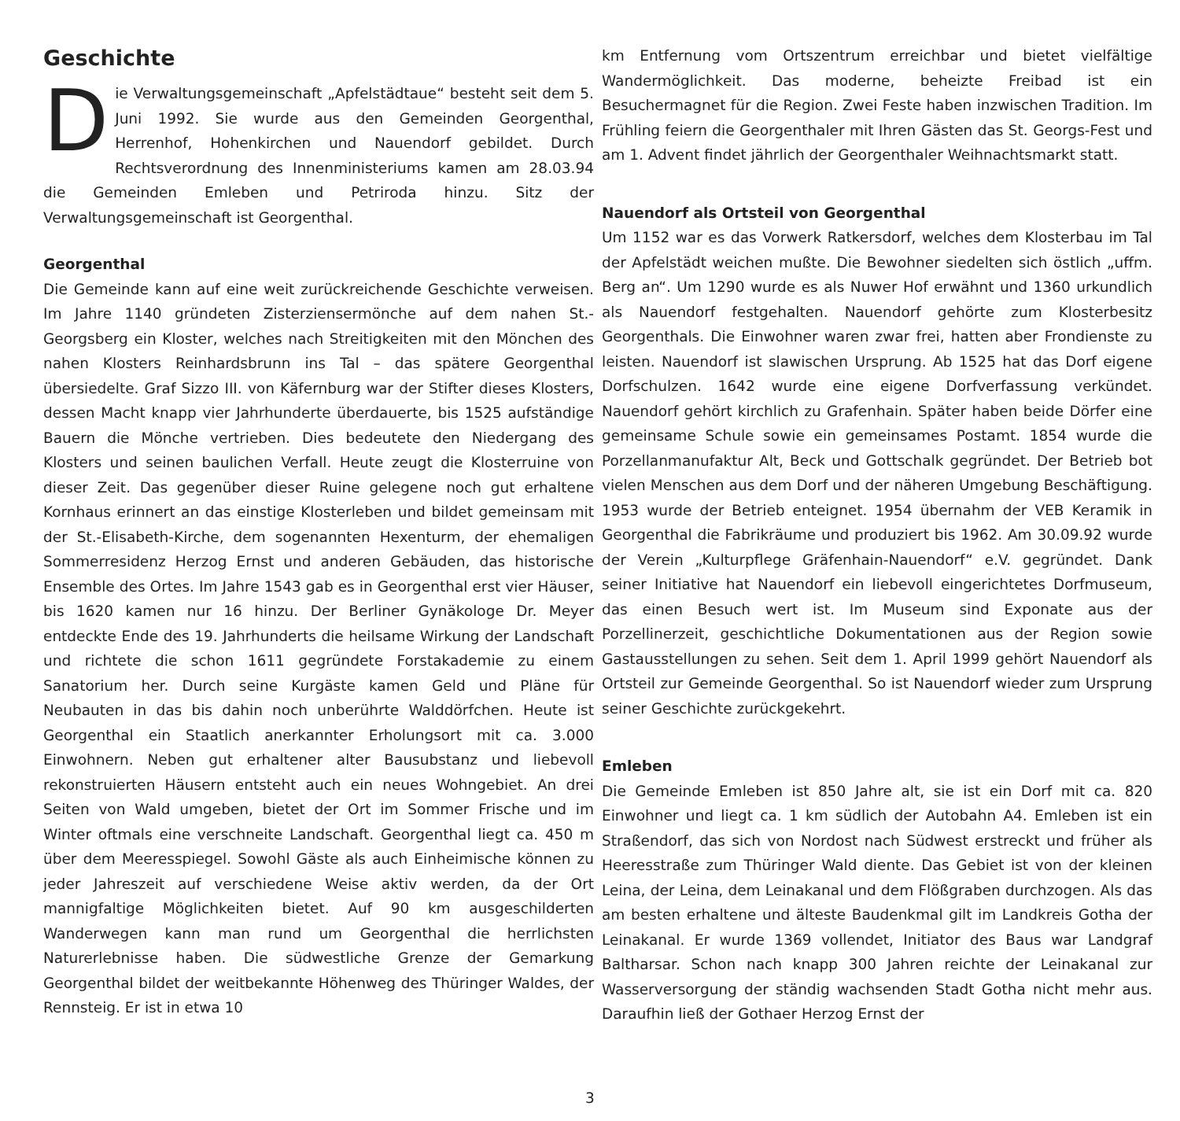Geschichte
Die Verwaltungsgemeinschaft „Apfelstädtaue“ besteht seit dem 5. Juni 1992. Sie wurde aus den Gemeinden Georgenthal, Herrenhof, Hohenkirchen und Nauendorf gebildet. Durch Rechtsverordnung des Innenministeriums kamen am 28.03.94 die Gemeinden Emleben und Petriroda hinzu. Sitz der Verwaltungsgemeinschaft ist Georgenthal.
Georgenthal
Die Gemeinde kann auf eine weit zurückreichende Geschichte verweisen. Im Jahre 1140 gründeten Zisterziensermönche auf dem nahen St.-Georgsberg ein Kloster, welches nach Streitigkeiten mit den Mönchen des nahen Klosters Reinhardsbrunn ins Tal – das spätere Georgenthal übersiedelte. Graf Sizzo III. von Käfernburg war der Stifter dieses Klosters, dessen Macht knapp vier Jahrhunderte überdauerte, bis 1525 aufständige Bauern die Mönche vertrieben. Dies bedeutete den Niedergang des Klosters und seinen baulichen Verfall. Heute zeugt die Klosterruine von dieser Zeit. Das gegenüber dieser Ruine gelegene noch gut erhaltene Kornhaus erinnert an das einstige Klosterleben und bildet gemeinsam mit der St.-Elisabeth-Kirche, dem sogenannten Hexenturm, der ehemaligen Sommerresidenz Herzog Ernst und anderen Gebäuden, das historische Ensemble des Ortes. Im Jahre 1543 gab es in Georgenthal erst vier Häuser, bis 1620 kamen nur 16 hinzu. Der Berliner Gynäkologe Dr. Meyer entdeckte Ende des 19. Jahrhunderts die heilsame Wirkung der Landschaft und richtete die schon 1611 gegründete Forstakademie zu einem Sanatorium her. Durch seine Kurgäste kamen Geld und Pläne für Neubauten in das bis dahin noch unberührte Walddörfchen. Heute ist Georgenthal ein Staatlich anerkannter Erholungsort mit ca. 3.000 Einwohnern. Neben gut erhaltener alter Bausubstanz und liebevoll rekonstruierten Häusern entsteht auch ein neues Wohngebiet. An drei Seiten von Wald umgeben, bietet der Ort im Sommer Frische und im Winter oftmals eine verschneite Landschaft. Georgenthal liegt ca. 450 m über dem Meeresspiegel. Sowohl Gäste als auch Einheimische können zu jeder Jahreszeit auf verschiedene Weise aktiv werden, da der Ort mannigfaltige Möglichkeiten bietet. Auf 90 km ausgeschilderten Wanderwegen kann man rund um Georgenthal die herrlichsten Naturerlebnisse haben. Die südwestliche Grenze der Gemarkung Georgenthal bildet der weitbekannte Höhenweg des Thüringer Waldes, der Rennsteig. Er ist in etwa 10
km Entfernung vom Ortszentrum erreichbar und bietet vielfältige Wandermöglichkeit. Das moderne, beheizte Freibad ist ein Besuchermagnet für die Region. Zwei Feste haben inzwischen Tradition. Im Frühling feiern die Georgenthaler mit Ihren Gästen das St. Georgs-Fest und am 1. Advent findet jährlich der Georgenthaler Weihnachtsmarkt statt.
Nauendorf als Ortsteil von Georgenthal
Um 1152 war es das Vorwerk Ratkersdorf, welches dem Klosterbau im Tal der Apfelstädt weichen mußte. Die Bewohner siedelten sich östlich „uffm. Berg an“. Um 1290 wurde es als Nuwer Hof erwähnt und 1360 urkundlich als Nauendorf festgehalten. Nauendorf gehörte zum Klosterbesitz Georgenthals. Die Einwohner waren zwar frei, hatten aber Frondienste zu leisten. Nauendorf ist slawischen Ursprung. Ab 1525 hat das Dorf eigene Dorfschulzen. 1642 wurde eine eigene Dorfverfassung verkündet. Nauendorf gehört kirchlich zu Grafenhain. Später haben beide Dörfer eine gemeinsame Schule sowie ein gemeinsames Postamt. 1854 wurde die Porzellanmanufaktur Alt, Beck und Gottschalk gegründet. Der Betrieb bot vielen Menschen aus dem Dorf und der näheren Umgebung Beschäftigung. 1953 wurde der Betrieb enteignet. 1954 übernahm der VEB Keramik in Georgenthal die Fabrikräume und produziert bis 1962. Am 30.09.92 wurde der Verein „Kulturpflege Gräfenhain-Nauendorf“ e.V. gegründet. Dank seiner Initiative hat Nauendorf ein liebevoll eingerichtetes Dorfmuseum, das einen Besuch wert ist. Im Museum sind Exponate aus der Porzellinerzeit, geschichtliche Dokumentationen aus der Region sowie Gastausstellungen zu sehen. Seit dem 1. April 1999 gehört Nauendorf als Ortsteil zur Gemeinde Georgenthal. So ist Nauendorf wieder zum Ursprung seiner Geschichte zurückgekehrt.
Emleben
Die Gemeinde Emleben ist 850 Jahre alt, sie ist ein Dorf mit ca. 820 Einwohner und liegt ca. 1 km südlich der Autobahn A4. Emleben ist ein Straßendorf, das sich von Nordost nach Südwest erstreckt und früher als Heeresstraße zum Thüringer Wald diente. Das Gebiet ist von der kleinen Leina, der Leina, dem Leinakanal und dem Flößgraben durchzogen. Als das am besten erhaltene und älteste Baudenkmal gilt im Landkreis Gotha der Leinakanal. Er wurde 1369 vollendet, Initiator des Baus war Landgraf Baltharsar. Schon nach knapp 300 Jahren reichte der Leinakanal zur Wasserversorgung der ständig wachsenden Stadt Gotha nicht mehr aus. Daraufhin ließ der Gothaer Herzog Ernst der
3